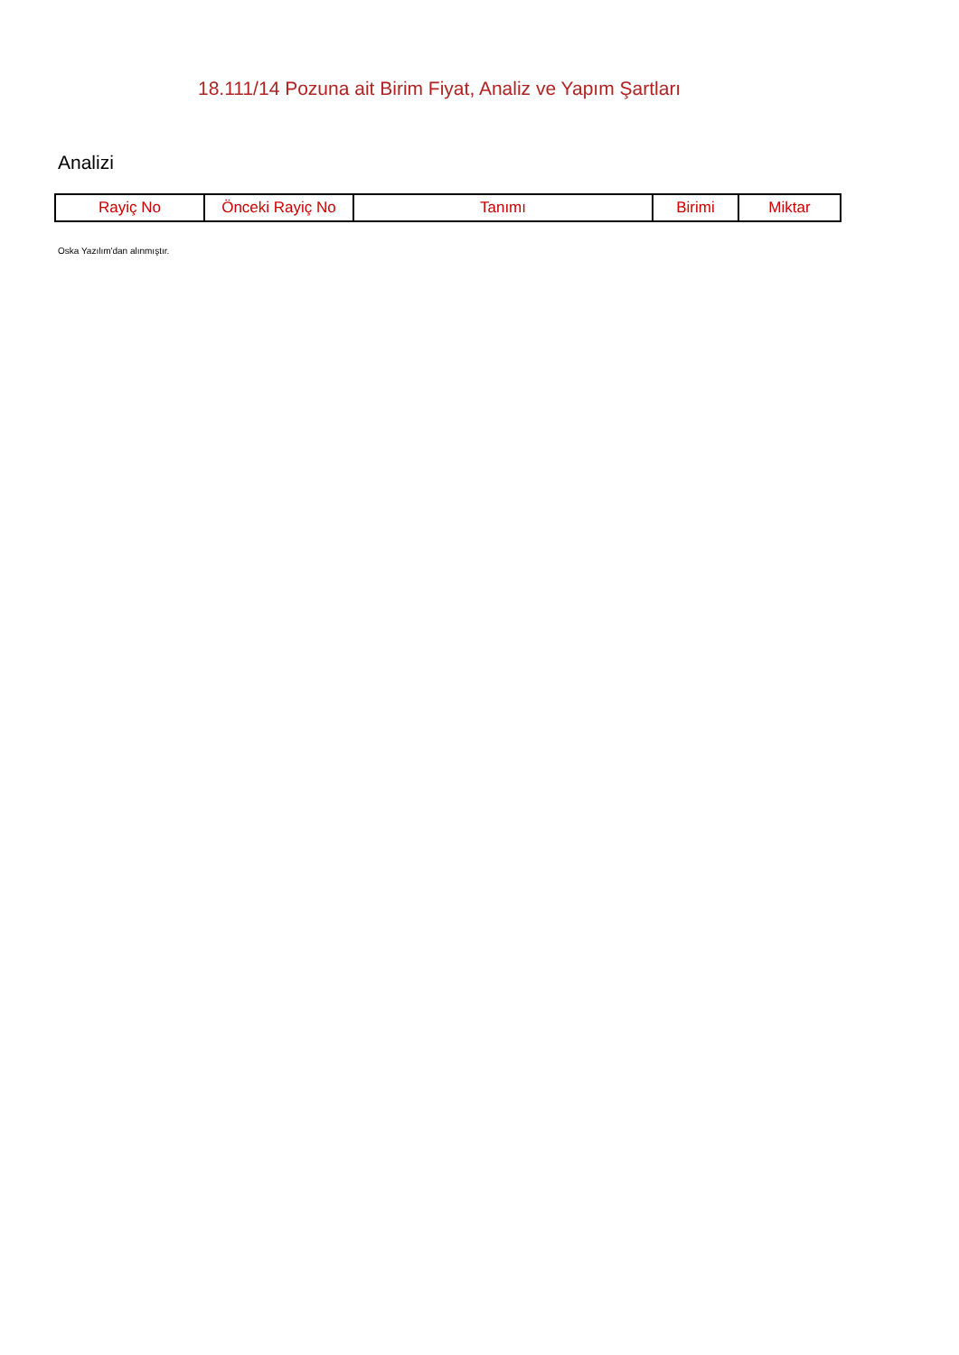18.111/14 Pozuna ait Birim Fiyat, Analiz ve Yapım Şartları
Analizi
| Rayiç No | Önceki Rayiç No | Tanımı | Birimi | Miktar |
| --- | --- | --- | --- | --- |
Oska Yazılım'dan alınmıştır.